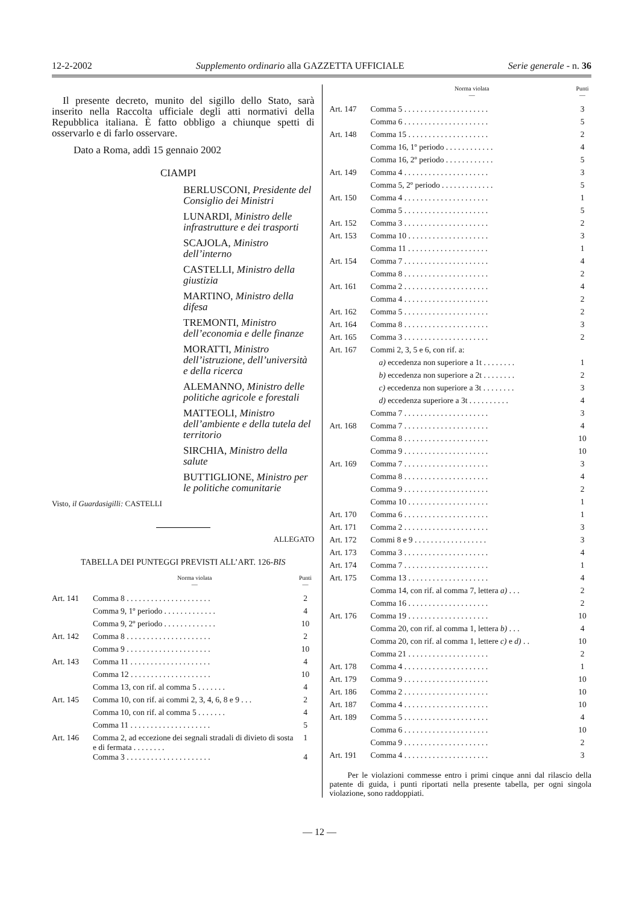12-2-2002 Supplemento ordinario alla GAZZETTA UFFICIALE Serie generale - n. 36
Il presente decreto, munito del sigillo dello Stato, sarà inserito nella Raccolta ufficiale degli atti normativi della Repubblica italiana. È fatto obbligo a chiunque spetti di osservarlo e di farlo osservare.
Dato a Roma, addì 15 gennaio 2002
CIAMPI
BERLUSCONI, Presidente del Consiglio dei Ministri
LUNARDI, Ministro delle infrastrutture e dei trasporti
SCAJOLA, Ministro dell’interno
CASTELLI, Ministro della giustizia
MARTINO, Ministro della difesa
TREMONTI, Ministro dell’economia e delle finanze
MORATTI, Ministro dell’istruzione, dell’università e della ricerca
ALEMANNO, Ministro delle politiche agricole e forestali
MATTEOLI, Ministro dell’ambiente e della tutela del territorio
SIRCHIA, Ministro della salute
BUTTIGLIONE, Ministro per le politiche comunitarie
Visto, il Guardasigilli: CASTELLI
ALLEGATO
TABELLA DEI PUNTEGGI PREVISTI ALL’ART. 126-BIS
| | Norma violata — | Punti — |
| --- | --- | --- |
| Art. 141 | Comma 8 . . . . . . . . . . . . . . . . . . . . . | 2 |
| | Comma 9, 1º periodo . . . . . . . . . . . . . | 4 |
| | Comma 9, 2º periodo . . . . . . . . . . . . . | 10 |
| Art. 142 | Comma 8 . . . . . . . . . . . . . . . . . . . . . | 2 |
| | Comma 9 . . . . . . . . . . . . . . . . . . . . . | 10 |
| Art. 143 | Comma 11 . . . . . . . . . . . . . . . . . . . . | 4 |
| | Comma 12 . . . . . . . . . . . . . . . . . . . . | 10 |
| | Comma 13, con rif. al comma 5 . . . . . . . | 4 |
| Art. 145 | Comma 10, con rif. ai commi 2, 3, 4, 6, 8 e 9 . . . | 2 |
| | Comma 10, con rif. al comma 5 . . . . . . . | 4 |
| | Comma 11 . . . . . . . . . . . . . . . . . . . . | 5 |
| Art. 146 | Comma 2, ad eccezione dei segnali stradali di divieto di sosta e di fermata . . . . . . . . | 1 |
| | Comma 3 . . . . . . . . . . . . . . . . . . . . . | 4 |
| | Norma violata — | Punti — |
| --- | --- | --- |
| Art. 147 | Comma 5 . . . . . . . . . . . . . . . . . . . . . | 3 |
| | Comma 6 . . . . . . . . . . . . . . . . . . . . . | 5 |
| Art. 148 | Comma 15 . . . . . . . . . . . . . . . . . . . . | 2 |
| | Comma 16, 1º periodo . . . . . . . . . . . . | 4 |
| | Comma 16, 2º periodo . . . . . . . . . . . . | 5 |
| Art. 149 | Comma 4 . . . . . . . . . . . . . . . . . . . . . | 3 |
| | Comma 5, 2º periodo . . . . . . . . . . . . . | 5 |
| Art. 150 | Comma 4 . . . . . . . . . . . . . . . . . . . . . | 1 |
| | Comma 5 . . . . . . . . . . . . . . . . . . . . . | 5 |
| Art. 152 | Comma 3 . . . . . . . . . . . . . . . . . . . . . | 2 |
| Art. 153 | Comma 10 . . . . . . . . . . . . . . . . . . . . | 3 |
| | Comma 11 . . . . . . . . . . . . . . . . . . . . | 1 |
| Art. 154 | Comma 7 . . . . . . . . . . . . . . . . . . . . . | 4 |
| | Comma 8 . . . . . . . . . . . . . . . . . . . . . | 2 |
| Art. 161 | Comma 2 . . . . . . . . . . . . . . . . . . . . . | 4 |
| | Comma 4 . . . . . . . . . . . . . . . . . . . . . | 2 |
| Art. 162 | Comma 5 . . . . . . . . . . . . . . . . . . . . . | 2 |
| Art. 164 | Comma 8 . . . . . . . . . . . . . . . . . . . . . | 3 |
| Art. 165 | Comma 3 . . . . . . . . . . . . . . . . . . . . . | 2 |
| Art. 167 | Commi 2, 3, 5 e 6, con rif. a: | |
| | a) eccedenza non superiore a 1t . . . . . . . . | 1 |
| | b) eccedenza non superiore a 2t . . . . . . . . | 2 |
| | c) eccedenza non superiore a 3t . . . . . . . . | 3 |
| | d) eccedenza superiore a 3t . . . . . . . . . . | 4 |
| | Comma 7 . . . . . . . . . . . . . . . . . . . . . | 3 |
| Art. 168 | Comma 7 . . . . . . . . . . . . . . . . . . . . . | 4 |
| | Comma 8 . . . . . . . . . . . . . . . . . . . . . | 10 |
| | Comma 9 . . . . . . . . . . . . . . . . . . . . . | 10 |
| Art. 169 | Comma 7 . . . . . . . . . . . . . . . . . . . . . | 3 |
| | Comma 8 . . . . . . . . . . . . . . . . . . . . . | 4 |
| | Comma 9 . . . . . . . . . . . . . . . . . . . . . | 2 |
| | Comma 10 . . . . . . . . . . . . . . . . . . . . | 1 |
| Art. 170 | Comma 6 . . . . . . . . . . . . . . . . . . . . . | 1 |
| Art. 171 | Comma 2 . . . . . . . . . . . . . . . . . . . . . | 3 |
| Art. 172 | Commi 8 e 9 . . . . . . . . . . . . . . . . . . | 3 |
| Art. 173 | Comma 3 . . . . . . . . . . . . . . . . . . . . . | 4 |
| Art. 174 | Comma 7 . . . . . . . . . . . . . . . . . . . . . | 1 |
| Art. 175 | Comma 13 . . . . . . . . . . . . . . . . . . . . | 4 |
| | Comma 14, con rif. al comma 7, lettera a) . . . | 2 |
| | Comma 16 . . . . . . . . . . . . . . . . . . . . | 2 |
| Art. 176 | Comma 19 . . . . . . . . . . . . . . . . . . . . | 10 |
| | Comma 20, con rif. al comma 1, lettera b) . . . | 4 |
| | Comma 20, con rif. al comma 1, lettere c) e d) . . | 10 |
| | Comma 21 . . . . . . . . . . . . . . . . . . . . | 2 |
| Art. 178 | Comma 4 . . . . . . . . . . . . . . . . . . . . . | 1 |
| Art. 179 | Comma 9 . . . . . . . . . . . . . . . . . . . . . | 10 |
| Art. 186 | Comma 2 . . . . . . . . . . . . . . . . . . . . . | 10 |
| Art. 187 | Comma 4 . . . . . . . . . . . . . . . . . . . . . | 10 |
| Art. 189 | Comma 5 . . . . . . . . . . . . . . . . . . . . . | 4 |
| | Comma 6 . . . . . . . . . . . . . . . . . . . . . | 10 |
| | Comma 9 . . . . . . . . . . . . . . . . . . . . . | 2 |
| Art. 191 | Comma 4 . . . . . . . . . . . . . . . . . . . . . | 3 |
Per le violazioni commesse entro i primi cinque anni dal rilascio della patente di guida, i punti riportati nella presente tabella, per ogni singola violazione, sono raddoppiati.
— 12 —